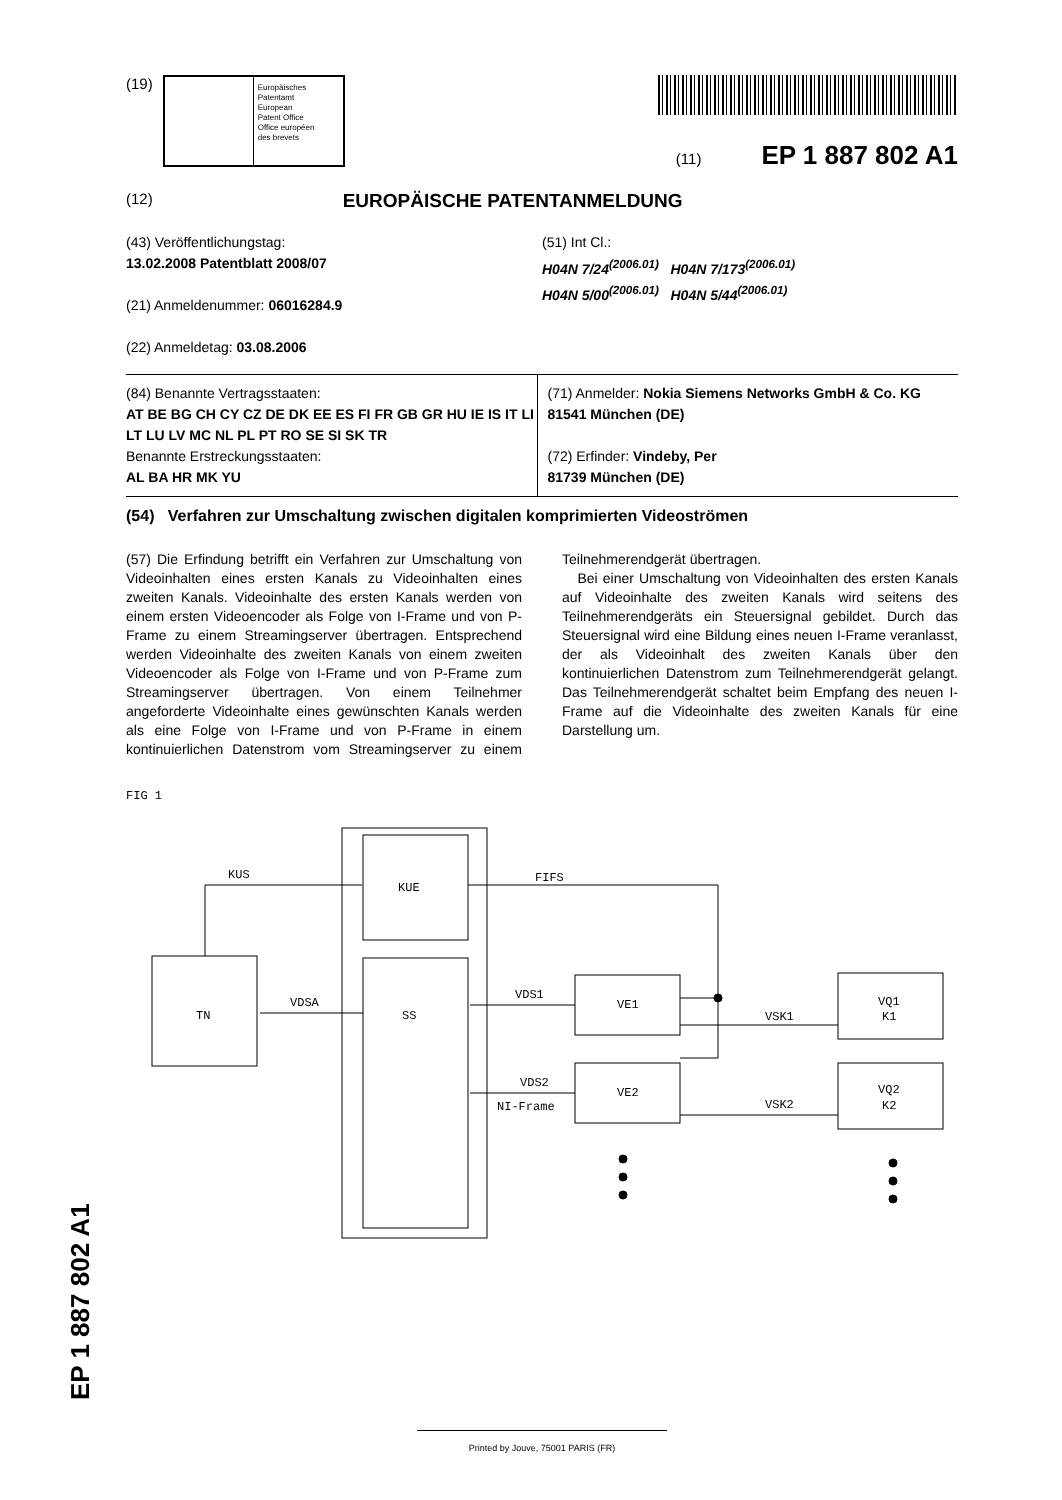(19)
Europäisches
Patentamt
European
Patent Office
Office européen
des brevets
(11) EP 1 887 802 A1
(12) EUROPÄISCHE PATENTANMELDUNG
(43) Veröffentlichungstag:
13.02.2008 Patentblatt 2008/07
(21) Anmeldenummer: 06016284.9
(22) Anmeldetag: 03.08.2006
(51) Int Cl.:
H04N 7/24<sup>(2006.01)</sup> H04N 7/173<sup>(2006.01)</sup>
H04N 5/00<sup>(2006.01)</sup> H04N 5/44<sup>(2006.01)</sup>
(84) Benannte Vertragsstaaten:
AT BE BG CH CY CZ DE DK EE ES FI FR GB GR HU IE IS IT LI LT LU LV MC NL PL PT RO SE SI SK TR
Benannte Erstreckungsstaaten:
AL BA HR MK YU
(71) Anmelder: Nokia Siemens Networks GmbH & Co. KG
81541 München (DE)
(72) Erfinder: Vindeby, Per
81739 München (DE)
(54) Verfahren zur Umschaltung zwischen digitalen komprimierten Videoströmen
(57) Die Erfindung betrifft ein Verfahren zur Umschaltung von Videoinhalten eines ersten Kanals zu Videoinhalten eines zweiten Kanals. Videoinhalte des ersten Kanals werden von einem ersten Videoencoder als Folge von I-Frame und von P-Frame zu einem Streamingserver übertragen. Entsprechend werden Videoinhalte des zweiten Kanals von einem zweiten Videoencoder als Folge von I-Frame und von P-Frame zum Streamingserver übertragen. Von einem Teilnehmer angeforderte Videoinhalte eines gewünschten Kanals werden als eine Folge von I-Frame und von P-Frame in einem kontinuierlichen Datenstrom vom Streamingserver zu einem Teilnehmerendgerät übertragen.
Bei einer Umschaltung von Videoinhalten des ersten Kanals auf Videoinhalte des zweiten Kanals wird seitens des Teilnehmerendgeräts ein Steuersignal gebildet. Durch das Steuersignal wird eine Bildung eines neuen I-Frame veranlasst, der als Videoinhalt des zweiten Kanals über den kontinuierlichen Datenstrom zum Teilnehmerendgerät gelangt. Das Teilnehmerendgerät schaltet beim Empfang des neuen I-Frame auf die Videoinhalte des zweiten Kanals für eine Darstellung um.
FIG 1
KUE
SS
TN
VE1
VE2
VQ1
K1
VQ2
K2
KUS
FIFS
VDSA
VDS1
VDS2
NI-Frame
VSK1
VSK2
EP 1 887 802 A1
Printed by Jouve, 75001 PARIS (FR)